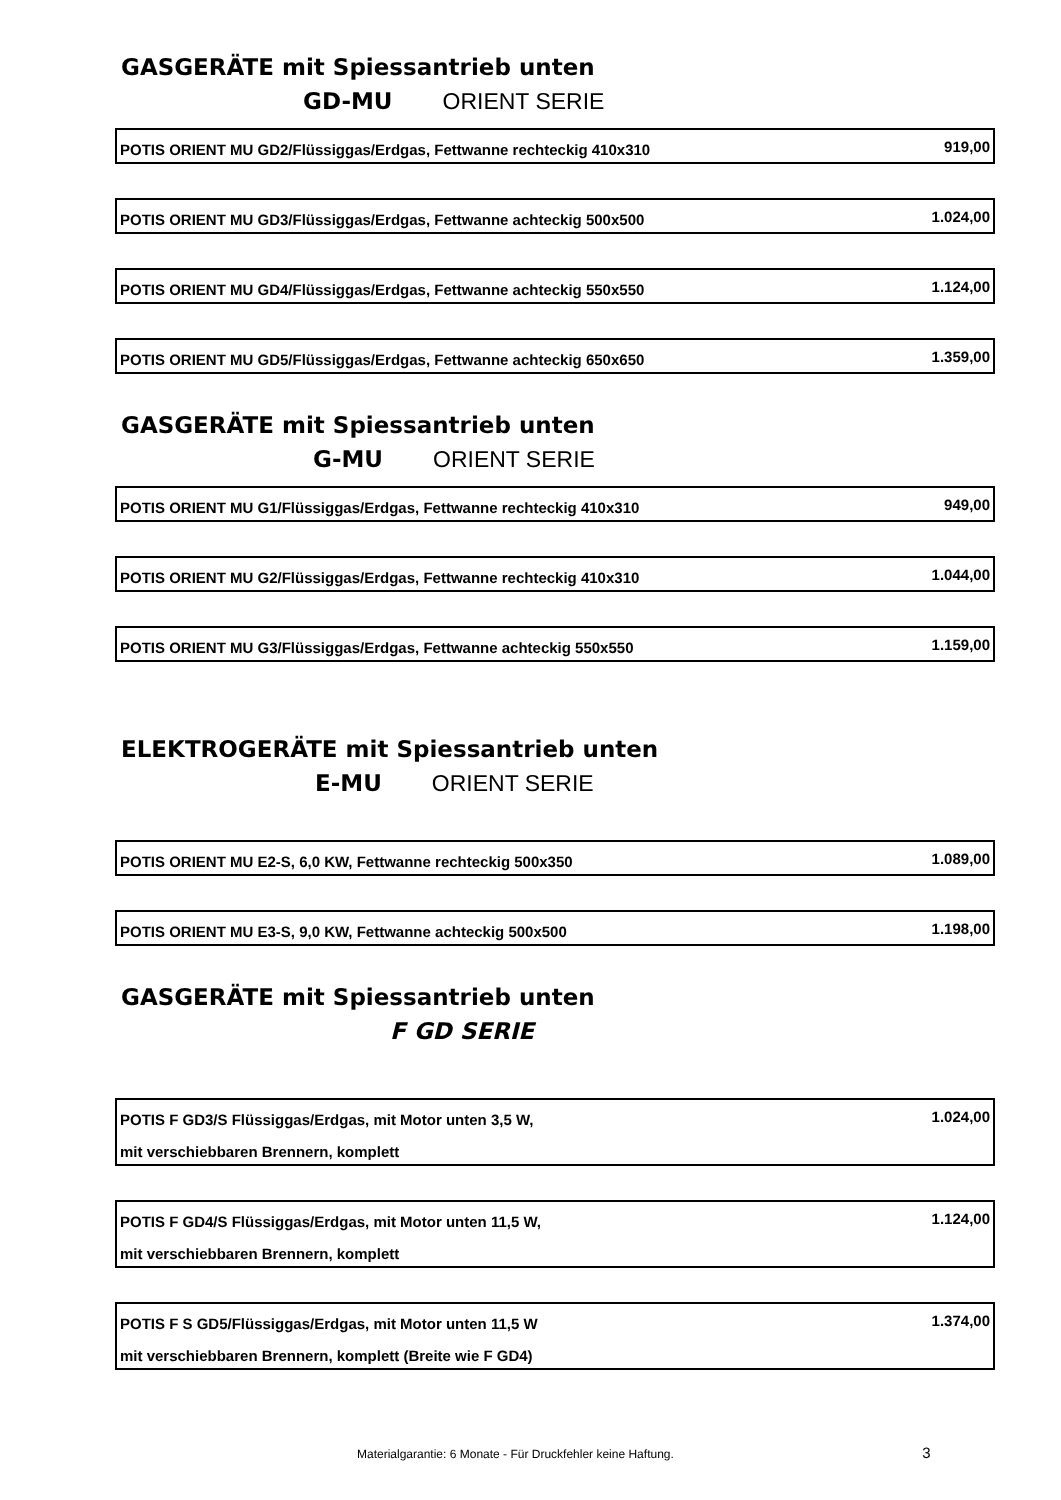GASGERÄTE mit Spiessantrieb unten
GD-MU ORIENT SERIE
| POTIS ORIENT MU GD2/Flüssiggas/Erdgas, Fettwanne rechteckig 410x310 | 919,00 |
| POTIS ORIENT MU GD3/Flüssiggas/Erdgas, Fettwanne achteckig 500x500 | 1.024,00 |
| POTIS ORIENT MU GD4/Flüssiggas/Erdgas, Fettwanne achteckig 550x550 | 1.124,00 |
| POTIS ORIENT MU GD5/Flüssiggas/Erdgas, Fettwanne achteckig 650x650 | 1.359,00 |
GASGERÄTE mit Spiessantrieb unten
G-MU ORIENT SERIE
| POTIS ORIENT MU G1/Flüssiggas/Erdgas, Fettwanne rechteckig 410x310 | 949,00 |
| POTIS ORIENT MU G2/Flüssiggas/Erdgas, Fettwanne rechteckig 410x310 | 1.044,00 |
| POTIS ORIENT MU G3/Flüssiggas/Erdgas, Fettwanne achteckig 550x550 | 1.159,00 |
ELEKTROGERÄTE mit Spiessantrieb unten
E-MU ORIENT SERIE
| POTIS ORIENT MU E2-S, 6,0 KW, Fettwanne rechteckig 500x350 | 1.089,00 |
| POTIS ORIENT MU E3-S, 9,0 KW, Fettwanne achteckig 500x500 | 1.198,00 |
GASGERÄTE mit Spiessantrieb unten
F GD SERIE
| POTIS F GD3/S Flüssiggas/Erdgas, mit Motor unten 3,5 W, | 1.024,00 |
| mit verschiebbaren Brennern, komplett | |
| POTIS F GD4/S Flüssiggas/Erdgas, mit Motor unten 11,5 W, | 1.124,00 |
| mit verschiebbaren Brennern, komplett | |
| POTIS F S GD5/Flüssiggas/Erdgas, mit Motor unten 11,5 W | 1.374,00 |
| mit verschiebbaren Brennern, komplett (Breite wie F GD4) | |
Materialgarantie: 6 Monate - Für Druckfehler keine Haftung. 3